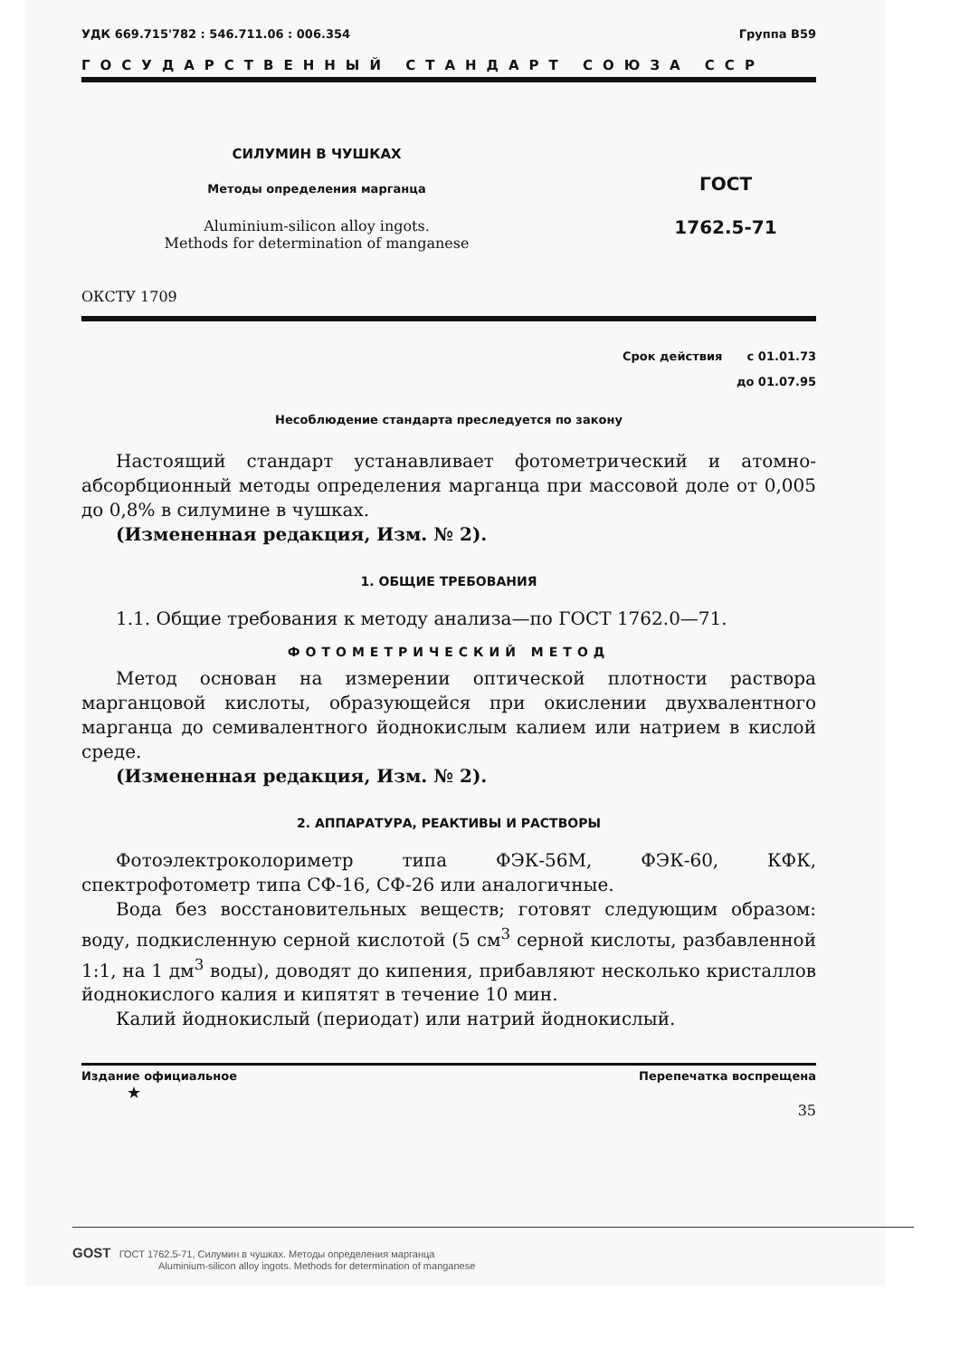УДК 669.715'782 : 546.711.06 : 006.354 Группа В59
ГОСУДАРСТВЕННЫЙ СТАНДАРТ СОЮЗА ССР
СИЛУМИН В ЧУШКАХ
Методы определения марганца
Aluminium-silicon alloy ingots.
Methods for determination of manganese
ГОСТ
1762.5-71
ОКСТУ 1709
Срок действия с 01.01.73
до 01.07.95
Несоблюдение стандарта преследуется по закону
Настоящий стандарт устанавливает фотометрический и атомно-абсорбционный методы определения марганца при массовой доле от 0,005 до 0,8% в силумине в чушках.
(Измененная редакция, Изм. № 2).
1. ОБЩИЕ ТРЕБОВАНИЯ
1.1. Общие требования к методу анализа—по ГОСТ 1762.0—71.
ФОТОМЕТРИЧЕСКИЙ МЕТОД
Метод основан на измерении оптической плотности раствора марганцовой кислоты, образующейся при окислении двухвалентного марганца до семивалентного йоднокислым калием или натрием в кислой среде.
(Измененная редакция, Изм. № 2).
2. АППАРАТУРА, РЕАКТИВЫ И РАСТВОРЫ
Фотоэлектроколориметр типа ФЭК-56М, ФЭК-60, КФК, спектрофотометр типа СФ-16, СФ-26 или аналогичные.
Вода без восстановительных веществ; готовят следующим образом: воду, подкисленную серной кислотой (5 см<sup>3</sup> серной кислоты, разбавленной 1:1, на 1 дм<sup>3</sup> воды), доводят до кипения, прибавляют несколько кристаллов йоднокислого калия и кипятят в течение 10 мин.
Калий йоднокислый (периодат) или натрий йоднокислый.
Издание официальное Перепечатка воспрещена
★
35
GOST ГОСТ 1762.5-71, Силумин в чушках. Методы определения марганца
Aluminium-silicon alloy ingots. Methods for determination of manganese